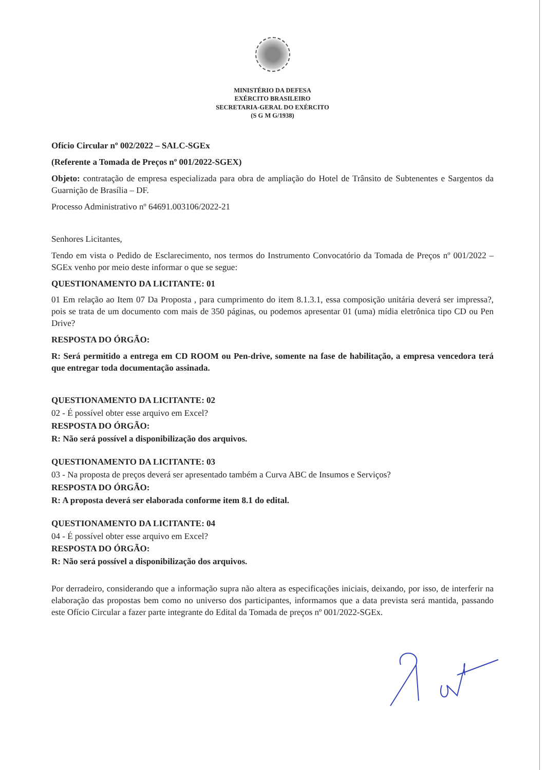MINISTÉRIO DA DEFESA
EXÉRCITO BRASILEIRO
SECRETARIA-GERAL DO EXÉRCITO
(S G M G/1938)
Ofício Circular nº 002/2022 – SALC-SGEx
(Referente a Tomada de Preços nº 001/2022-SGEX)
Objeto: contratação de empresa especializada para obra de ampliação do Hotel de Trânsito de Subtenentes e Sargentos da Guarnição de Brasília – DF.
Processo Administrativo nº 64691.003106/2022-21
Senhores Licitantes,
Tendo em vista o Pedido de Esclarecimento, nos termos do Instrumento Convocatório da Tomada de Preços nº 001/2022 – SGEx venho por meio deste informar o que se segue:
QUESTIONAMENTO DA LICITANTE: 01
01 Em relação ao Item 07 Da Proposta , para cumprimento do item 8.1.3.1, essa composição unitária deverá ser impressa?, pois se trata de um documento com mais de 350 páginas, ou podemos apresentar 01 (uma) mídia eletrônica tipo CD ou Pen Drive?
RESPOSTA DO ÓRGÃO:
R: Será permitido a entrega em CD ROOM ou Pen-drive, somente na fase de habilitação, a empresa vencedora terá que entregar toda documentação assinada.
QUESTIONAMENTO DA LICITANTE: 02
02 - É possível obter esse arquivo em Excel?
RESPOSTA DO ÓRGÃO:
R: Não será possível a disponibilização dos arquivos.
QUESTIONAMENTO DA LICITANTE: 03
03 - Na proposta de preços deverá ser apresentado também a Curva ABC de Insumos e Serviços?
RESPOSTA DO ÓRGÃO:
R: A proposta deverá ser elaborada conforme item 8.1 do edital.
QUESTIONAMENTO DA LICITANTE: 04
04 - É possível obter esse arquivo em Excel?
RESPOSTA DO ÓRGÃO:
R: Não será possível a disponibilização dos arquivos.
Por derradeiro, considerando que a informação supra não altera as especificações iniciais, deixando, por isso, de interferir na elaboração das propostas bem como no universo dos participantes, informamos que a data prevista será mantida, passando este Ofício Circular a fazer parte integrante do Edital da Tomada de preços nº 001/2022-SGEx.